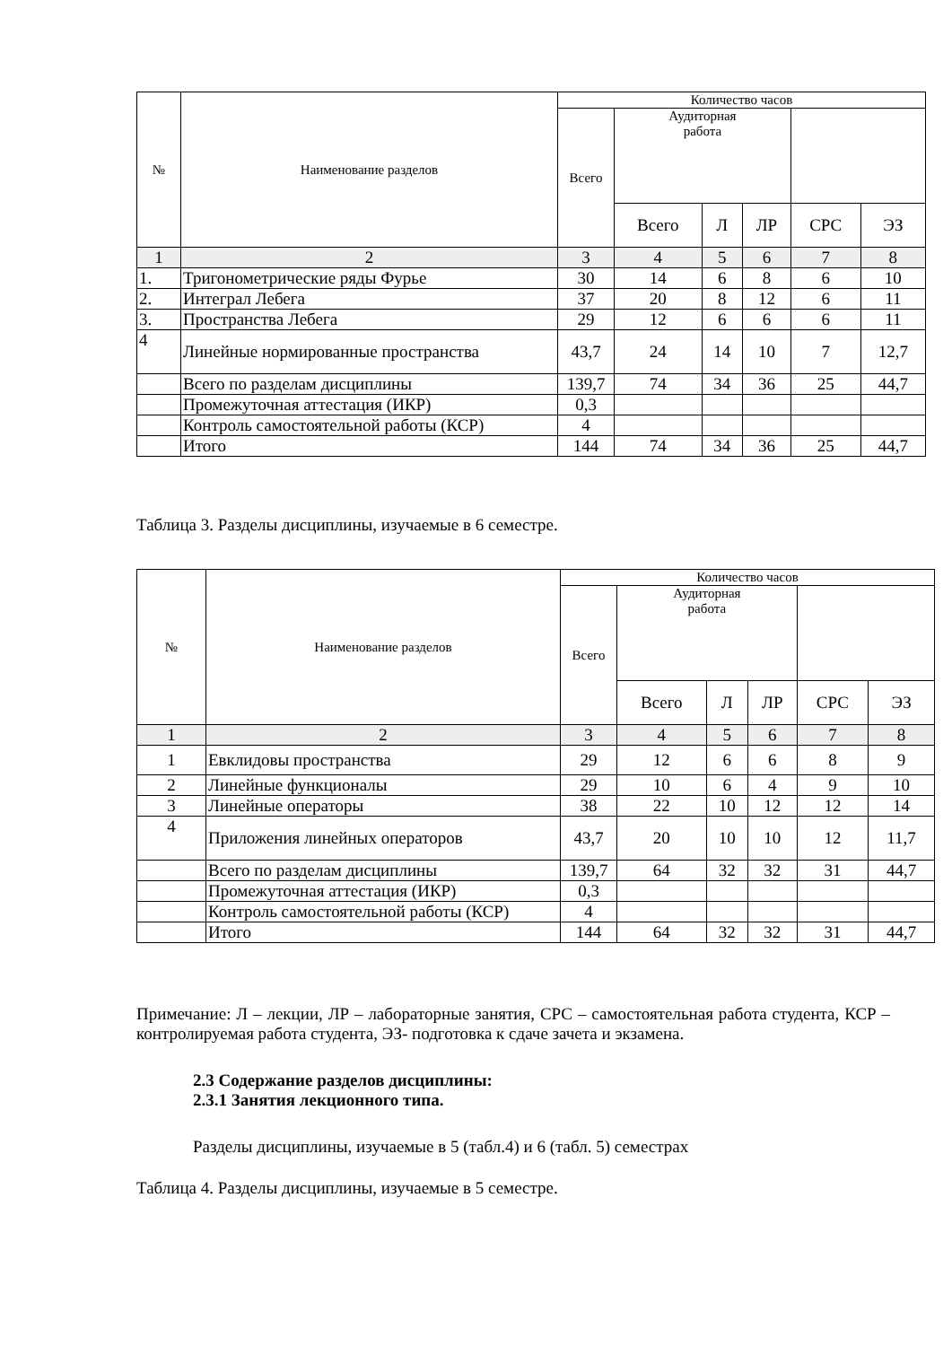| № | Наименование разделов | Количество часов | | | | | |
| --- | --- | --- | --- | --- | --- | --- | --- |
| | | Всего | Аудиторная работа | | | | |
| | | | Всего | Л | ЛР | СРС | ЭЗ |
| 1 | 2 | 3 | 4 | 5 | 6 | 7 | 8 |
| 1. | Тригонометрические ряды Фурье | 30 | 14 | 6 | 8 | 6 | 10 |
| 2. | Интеграл Лебега | 37 | 20 | 8 | 12 | 6 | 11 |
| 3. | Пространства Лебега | 29 | 12 | 6 | 6 | 6 | 11 |
| 4 | Линейные нормированные пространства | 43,7 | 24 | 14 | 10 | 7 | 12,7 |
| | Всего по разделам дисциплины | 139,7 | 74 | 34 | 36 | 25 | 44,7 |
| | Промежуточная аттестация (ИКР) | 0,3 | | | | | |
| | Контроль самостоятельной работы (КСР) | 4 | | | | | |
| | Итого | 144 | 74 | 34 | 36 | 25 | 44,7 |
Таблица 3. Разделы дисциплины, изучаемые в 6 семестре.
| № | Наименование разделов | Количество часов | | | | | |
| --- | --- | --- | --- | --- | --- | --- | --- |
| | | Всего | Аудиторная работа | | | | |
| | | | Всего | Л | ЛР | СРС | ЭЗ |
| 1 | 2 | 3 | 4 | 5 | 6 | 7 | 8 |
| 1 | Евклидовы пространства | 29 | 12 | 6 | 6 | 8 | 9 |
| 2 | Линейные функционалы | 29 | 10 | 6 | 4 | 9 | 10 |
| 3 | Линейные операторы | 38 | 22 | 10 | 12 | 12 | 14 |
| 4 | Приложения линейных операторов | 43,7 | 20 | 10 | 10 | 12 | 11,7 |
| | Всего по разделам дисциплины | 139,7 | 64 | 32 | 32 | 31 | 44,7 |
| | Промежуточная аттестация (ИКР) | 0,3 | | | | | |
| | Контроль самостоятельной работы (КСР) | 4 | | | | | |
| | Итого | 144 | 64 | 32 | 32 | 31 | 44,7 |
Примечание: Л – лекции, ЛР – лабораторные занятия, СРС – самостоятельная работа студента, КСР – контролируемая работа студента, ЭЗ- подготовка к сдаче зачета и экзамена.
2.3 Содержание разделов дисциплины:
2.3.1 Занятия лекционного типа.
Разделы дисциплины, изучаемые в 5 (табл.4) и 6 (табл. 5) семестрах
Таблица 4. Разделы дисциплины, изучаемые в 5 семестре.